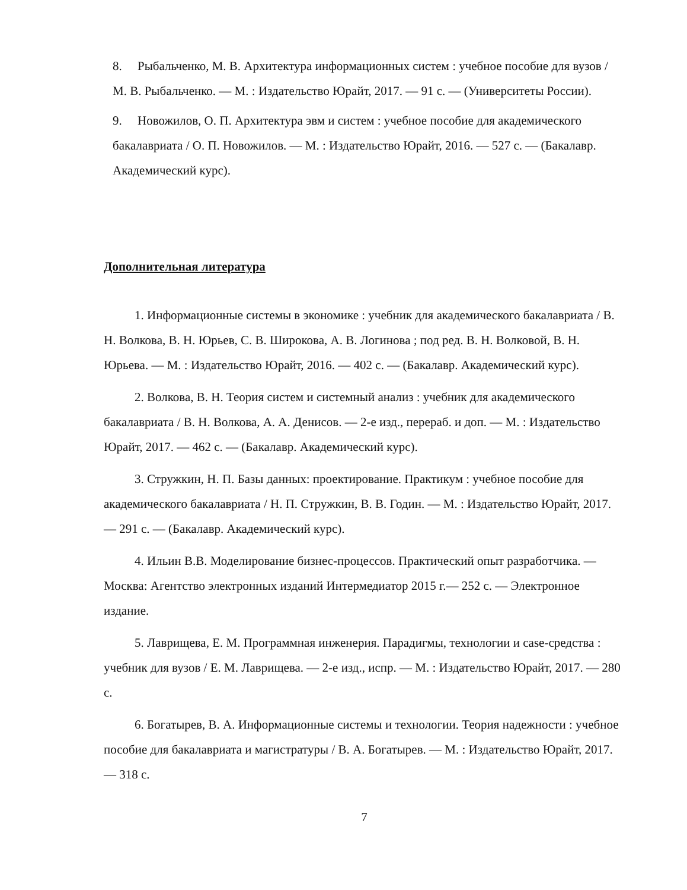8. Рыбальченко, М. В. Архитектура информационных систем : учебное пособие для вузов / М. В. Рыбальченко. — М. : Издательство Юрайт, 2017. — 91 с. — (Университеты России).
9. Новожилов, О. П. Архитектура эвм и систем : учебное пособие для академического бакалавриата / О. П. Новожилов. — М. : Издательство Юрайт, 2016. — 527 с. — (Бакалавр. Академический курс).
Дополнительная литература
1. Информационные системы в экономике : учебник для академического бакалавриата / В. Н. Волкова, В. Н. Юрьев, С. В. Широкова, А. В. Логинова ; под ред. В. Н. Волковой, В. Н. Юрьева. — М. : Издательство Юрайт, 2016. — 402 с. — (Бакалавр. Академический курс).
2. Волкова, В. Н. Теория систем и системный анализ : учебник для академического бакалавриата / В. Н. Волкова, А. А. Денисов. — 2-е изд., перераб. и доп. — М. : Издательство Юрайт, 2017. — 462 с. — (Бакалавр. Академический курс).
3. Стружкин, Н. П. Базы данных: проектирование. Практикум : учебное пособие для академического бакалавриата / Н. П. Стружкин, В. В. Годин. — М. : Издательство Юрайт, 2017. — 291 с. — (Бакалавр. Академический курс).
4. Ильин В.В. Моделирование бизнес-процессов. Практический опыт разработчика. — Москва: Агентство электронных изданий Интермедиатор 2015 г.— 252 с. — Электронное издание.
5. Лаврищева, Е. М. Программная инженерия. Парадигмы, технологии и case-средства : учебник для вузов / Е. М. Лаврищева. — 2-е изд., испр. — М. : Издательство Юрайт, 2017. — 280 с.
6. Богатырев, В. А. Информационные системы и технологии. Теория надежности : учебное пособие для бакалавриата и магистратуры / В. А. Богатырев. — М. : Издательство Юрайт, 2017. — 318 с.
7